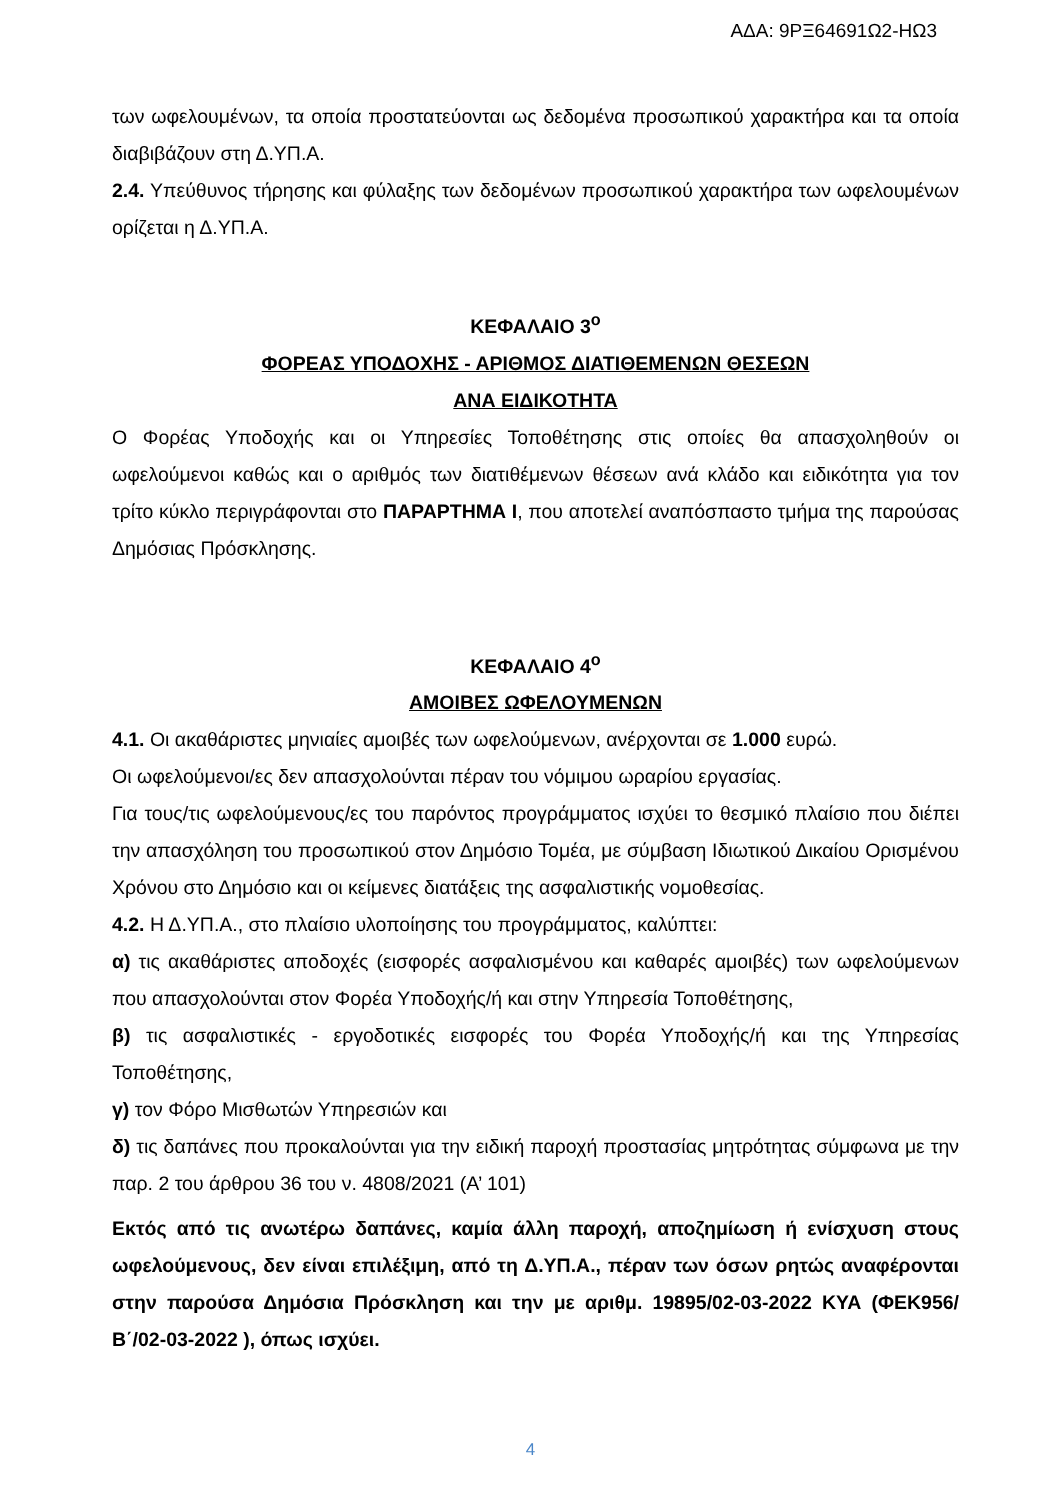ΑΔΑ: 9ΡΞ64691Ω2-ΗΩ3
των ωφελουμένων, τα οποία προστατεύονται ως δεδομένα προσωπικού χαρακτήρα και τα οποία διαβιβάζουν στη Δ.ΥΠ.Α.
2.4. Υπεύθυνος τήρησης και φύλαξης των δεδομένων προσωπικού χαρακτήρα των ωφελουμένων ορίζεται η Δ.ΥΠ.Α.
ΚΕΦΑΛΑΙΟ 3<sup>ο</sup>
ΦΟΡΕΑΣ ΥΠΟΔΟΧΗΣ - ΑΡΙΘΜΟΣ ΔΙΑΤΙΘΕΜΕΝΩΝ ΘΕΣΕΩΝ
ΑΝΑ ΕΙΔΙΚΟΤΗΤΑ
Ο Φορέας Υποδοχής και οι Υπηρεσίες Τοποθέτησης στις οποίες θα απασχοληθούν οι ωφελούμενοι καθώς και ο αριθμός των διατιθέμενων θέσεων ανά κλάδο και ειδικότητα για τον τρίτο κύκλο περιγράφονται στο ΠΑΡΑΡΤΗΜΑ Ι, που αποτελεί αναπόσπαστο τμήμα της παρούσας Δημόσιας Πρόσκλησης.
ΚΕΦΑΛΑΙΟ 4<sup>ο</sup>
ΑΜΟΙΒΕΣ ΩΦΕΛΟΥΜΕΝΩΝ
4.1. Οι ακαθάριστες μηνιαίες αμοιβές των ωφελούμενων, ανέρχονται σε 1.000 ευρώ.
Οι ωφελούμενοι/ες δεν απασχολούνται πέραν του νόμιμου ωραρίου εργασίας.
Για τους/τις ωφελούμενους/ες του παρόντος προγράμματος ισχύει το θεσμικό πλαίσιο που διέπει την απασχόληση του προσωπικού στον Δημόσιο Τομέα, με σύμβαση Ιδιωτικού Δικαίου Ορισμένου Χρόνου στο Δημόσιο και οι κείμενες διατάξεις της ασφαλιστικής νομοθεσίας.
4.2. Η Δ.ΥΠ.Α., στο πλαίσιο υλοποίησης του προγράμματος, καλύπτει:
α) τις ακαθάριστες αποδοχές (εισφορές ασφαλισμένου και καθαρές αμοιβές) των ωφελούμενων που απασχολούνται στον Φορέα Υποδοχής/ή και στην Υπηρεσία Τοποθέτησης,
β) τις ασφαλιστικές - εργοδοτικές εισφορές του Φορέα Υποδοχής/ή και της Υπηρεσίας Τοποθέτησης,
γ) τον Φόρο Μισθωτών Υπηρεσιών και
δ) τις δαπάνες που προκαλούνται για την ειδική παροχή προστασίας μητρότητας σύμφωνα με την παρ. 2 του άρθρου 36 του ν. 4808/2021 (Α’ 101)
Εκτός από τις ανωτέρω δαπάνες, καμία άλλη παροχή, αποζημίωση ή ενίσχυση στους ωφελούμενους, δεν είναι επιλέξιμη, από τη Δ.ΥΠ.Α., πέραν των όσων ρητώς αναφέρονται στην παρούσα Δημόσια Πρόσκληση και την με αριθμ. 19895/02-03-2022 ΚΥΑ (ΦΕΚ956/Β΄/02-03-2022 ), όπως ισχύει.
4